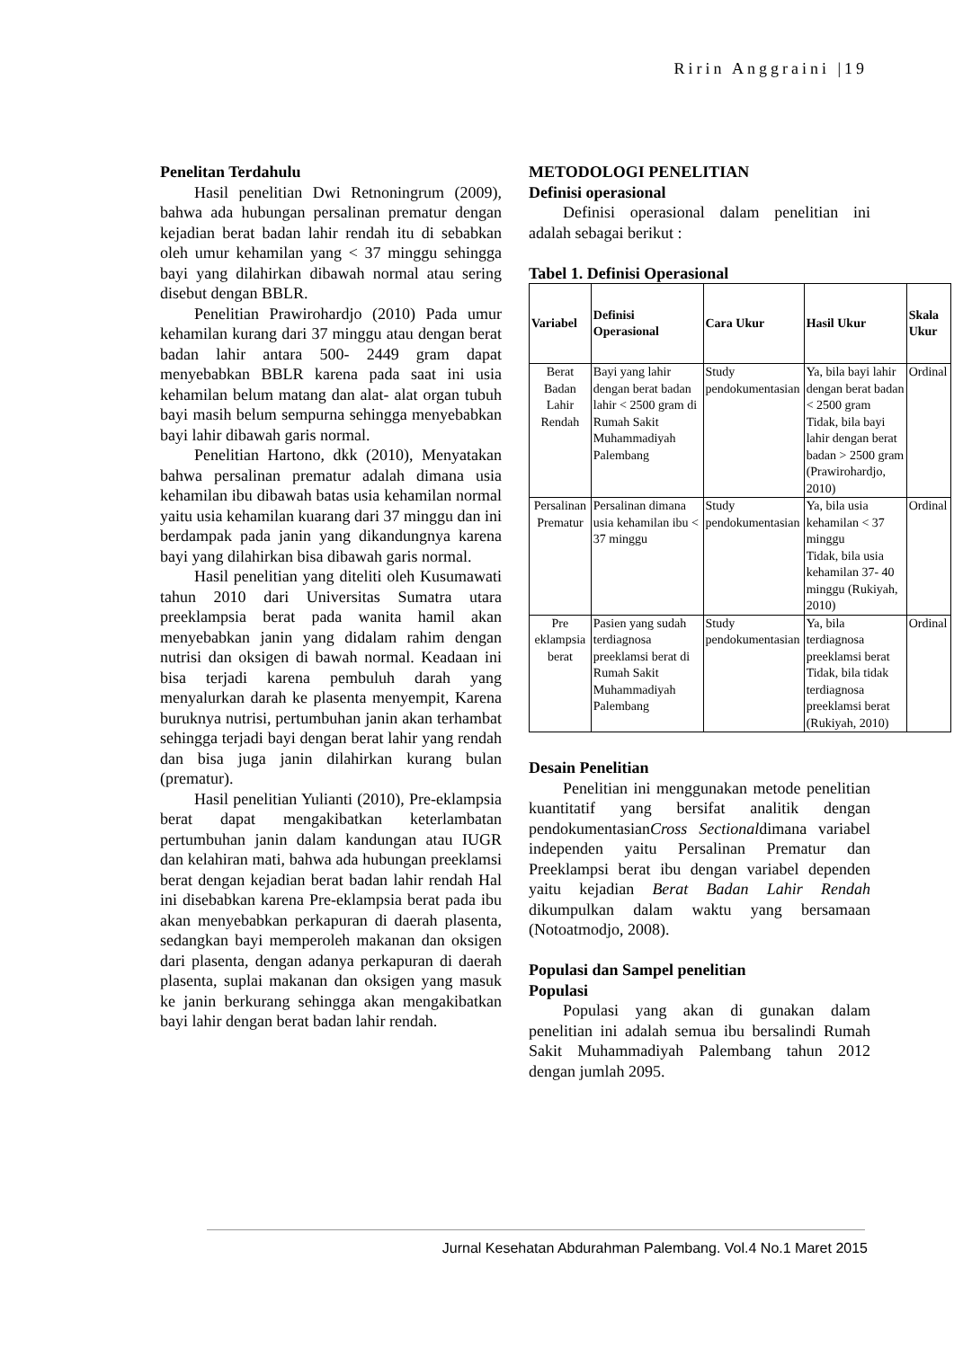Ririn Anggraini |19
Penelitan Terdahulu
Hasil penelitian Dwi Retnoningrum (2009), bahwa ada hubungan persalinan prematur dengan kejadian berat badan lahir rendah itu di sebabkan oleh umur kehamilan yang < 37 minggu sehingga bayi yang dilahirkan dibawah normal atau sering disebut dengan BBLR.
Penelitian Prawirohardjo (2010) Pada umur kehamilan kurang dari 37 minggu atau dengan berat badan lahir antara 500- 2449 gram dapat menyebabkan BBLR karena pada saat ini usia kehamilan belum matang dan alat- alat organ tubuh bayi masih belum sempurna sehingga menyebabkan bayi lahir dibawah garis normal.
Penelitian Hartono, dkk (2010), Menyatakan bahwa persalinan prematur adalah dimana usia kehamilan ibu dibawah batas usia kehamilan normal yaitu usia kehamilan kuarang dari 37 minggu dan ini berdampak pada janin yang dikandungnya karena bayi yang dilahirkan bisa dibawah garis normal.
Hasil penelitian yang diteliti oleh Kusumawati tahun 2010 dari Universitas Sumatra utara preeklampsia berat pada wanita hamil akan menyebabkan janin yang didalam rahim dengan nutrisi dan oksigen di bawah normal. Keadaan ini bisa terjadi karena pembuluh darah yang menyalurkan darah ke plasenta menyempit, Karena buruknya nutrisi, pertumbuhan janin akan terhambat sehingga terjadi bayi dengan berat lahir yang rendah dan bisa juga janin dilahirkan kurang bulan (prematur).
Hasil penelitian Yulianti (2010), Pre-eklampsia berat dapat mengakibatkan keterlambatan pertumbuhan janin dalam kandungan atau IUGR dan kelahiran mati, bahwa ada hubungan preeklamsi berat dengan kejadian berat badan lahir rendah Hal ini disebabkan karena Pre-eklampsia berat pada ibu akan menyebabkan perkapuran di daerah plasenta, sedangkan bayi memperoleh makanan dan oksigen dari plasenta, dengan adanya perkapuran di daerah plasenta, suplai makanan dan oksigen yang masuk ke janin berkurang sehingga akan mengakibatkan bayi lahir dengan berat badan lahir rendah.
METODOLOGI PENELITIAN
Definisi operasional
Definisi operasional dalam penelitian ini adalah sebagai berikut :
Tabel 1. Definisi Operasional
| Variabel | Definisi Operasional | Cara Ukur | Hasil Ukur | Skala Ukur |
| --- | --- | --- | --- | --- |
| Berat Badan Lahir Rendah | Bayi yang lahir dengan berat badan lahir < 2500 gram di Rumah Sakit Muhammadiyah Palembang | Study pendokumentasian | Ya, bila bayi lahir dengan berat badan < 2500 gram Tidak, bila bayi lahir dengan berat badan > 2500 gram (Prawirohardjo, 2010) | Ordinal |
| Persalinan Prematur | Persalinan dimana usia kehamilan ibu < 37 minggu | Study pendokumentasian | Ya, bila usia kehamilan < 37 minggu Tidak, bila usia kehamilan 37- 40 minggu (Rukiyah, 2010) | Ordinal |
| Pre eklampsia berat | Pasien yang sudah terdiagnosa preeklamsi berat di Rumah Sakit Muhammadiyah Palembang | Study pendokumentasian | Ya, bila terdiagnosa preeklamsi berat Tidak, bila tidak terdiagnosa preeklamsi berat (Rukiyah, 2010) | Ordinal |
Desain Penelitian
Penelitian ini menggunakan metode penelitian kuantitatif yang bersifat analitik dengan pendokumentasianCross Sectionaldimana variabel independen yaitu Persalinan Prematur dan Preeklampsi berat ibu dengan variabel dependen yaitu kejadian Berat Badan Lahir Rendah dikumpulkan dalam waktu yang bersamaan (Notoatmodjo, 2008).
Populasi dan Sampel penelitian
Populasi
Populasi yang akan di gunakan dalam penelitian ini adalah semua ibu bersalindi Rumah Sakit Muhammadiyah Palembang tahun 2012 dengan jumlah 2095.
Jurnal Kesehatan Abdurahman Palembang. Vol.4 No.1 Maret 2015